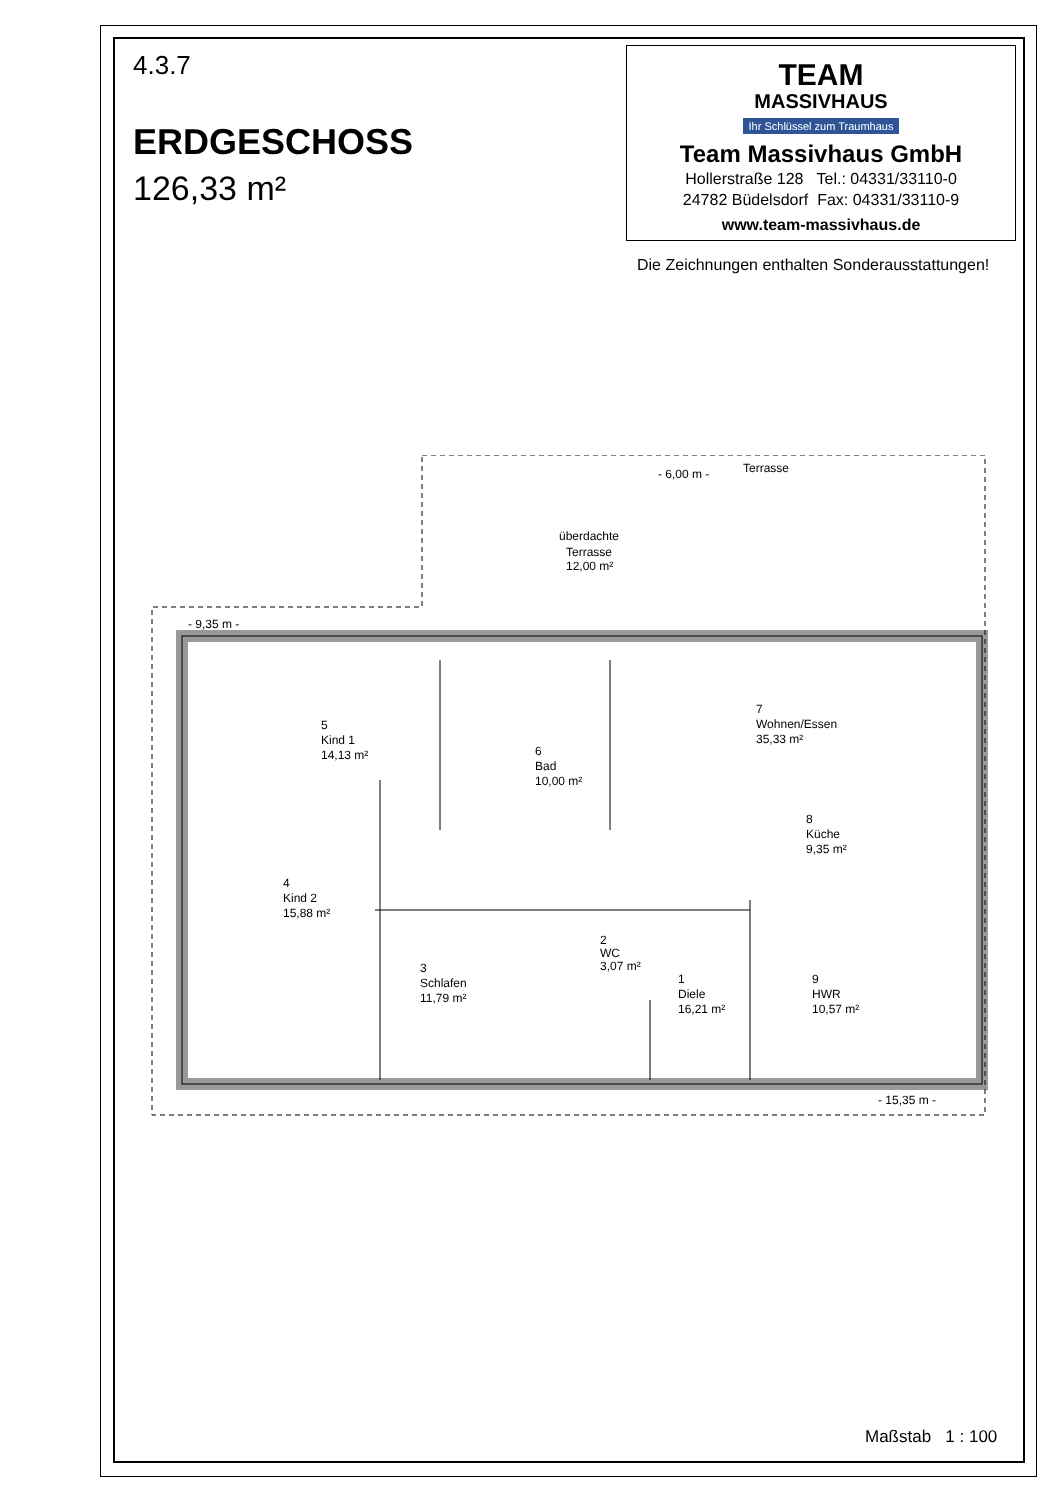4.3.7
ERDGESCHOSS
126,33 m²
TEAM
MASSIVHAUS
Ihr Schlüssel zum Traumhaus
Team Massivhaus GmbH
Hollerstraße 128 Tel.: 04331/33110-0
24782 Büdelsdorf Fax: 04331/33110-9
www.team-massivhaus.de
Die Zeichnungen enthalten Sonderausstattungen!
- 6,00 m -
Terrasse
überdachte
Terrasse
12,00 m²
- 9,35 m -
5
Kind 1
14,13 m²
6
Bad
10,00 m²
7
Wohnen/Essen
35,33 m²
8
Küche
9,35 m²
4
Kind 2
15,88 m²
2
WC
3,07 m²
3
Schlafen
11,79 m²
1
Diele
16,21 m²
9
HWR
10,57 m²
- 15,35 m -
Maßstab 1 : 100